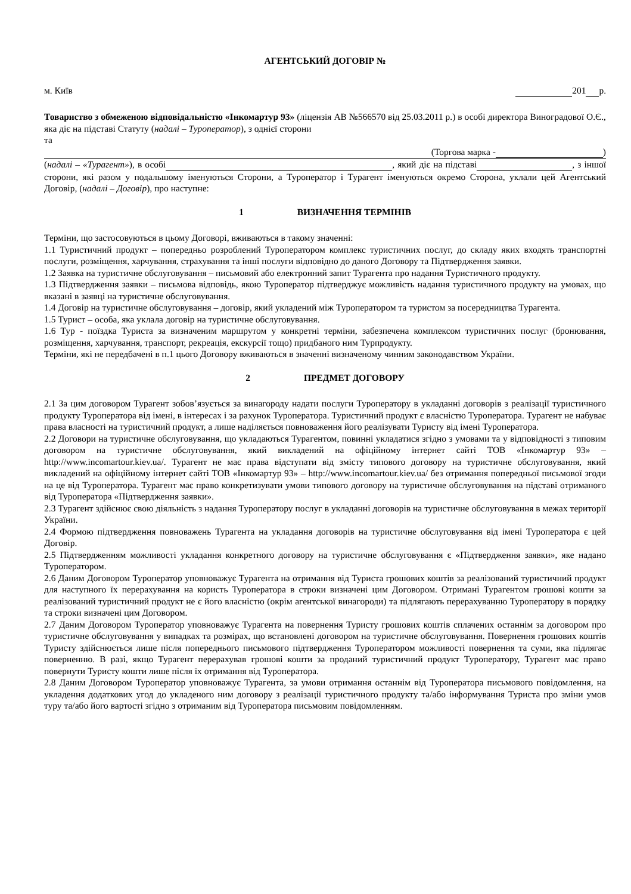АГЕНТСЬКИЙ ДОГОВІР №
м. Київ 201 р.
Товариство з обмеженою відповідальністю «Інкомартур 93» (ліцензія АВ №566570 від 25.03.2011 р.) в особі директора Виноградової О.Є., яка діє на підставі Статуту (надалі – Туроператор), з однієї сторони
та
(Торгова марка - )
(надалі – «Турагент»), в особі , який діє на підставі , з іншої сторони, які разом у подальшому іменуються Сторони, а Туроператор і Турагент іменуються окремо Сторона, уклали цей Агентський Договір, (надалі – Договір), про наступне:
1 ВИЗНАЧЕННЯ ТЕРМІНІВ
Терміни, що застосовуються в цьому Договорі, вживаються в такому значенні:
1.1 Туристичний продукт – попередньо розроблений Туроператором комплекс туристичних послуг, до складу яких входять транспортні послуги, розміщення, харчування, страхування та інші послуги відповідно до даного Договору та Підтвердження заявки.
1.2 Заявка на туристичне обслуговування – письмовий або електронний запит Турагента про надання Туристичного продукту.
1.3 Підтвердження заявки – письмова відповідь, якою Туроператор підтверджує можливість надання туристичного продукту на умовах, що вказані в заявці на туристичне обслуговування.
1.4 Договір на туристичне обслуговування – договір, який укладений між Туроператором та туристом за посередництва Турагента.
1.5 Турист – особа, яка уклала договір на туристичне обслуговування.
1.6 Тур - поїздка Туриста за визначеним маршрутом у конкретні терміни, забезпечена комплексом туристичних послуг (бронювання, розміщення, харчування, транспорт, рекреація, екскурсії тощо) придбаного ним Турпродукту.
Терміни, які не передбачені в п.1 цього Договору вживаються в значенні визначеному чинним законодавством України.
2 ПРЕДМЕТ ДОГОВОРУ
2.1 За цим договором Турагент зобов’язується за винагороду надати послуги Туроператору в укладанні договорів з реалізації туристичного продукту Туроператора від імені, в інтересах і за рахунок Туроператора. Туристичний продукт є власністю Туроператора. Турагент не набуває права власності на туристичний продукт, а лише наділяється повноваження його реалізувати Туристу від імені Туроператора.
2.2 Договори на туристичне обслуговування, що укладаються Турагентом, повинні укладатися згідно з умовами та у відповідності з типовим договором на туристичне обслуговування, який викладений на офіційному інтернет сайті ТОВ «Інкомартур 93» – http://www.incomartour.kiev.ua/. Турагент не має права відступати від змісту типового договору на туристичне обслуговування, який викладений на офіційному інтернет сайті ТОВ «Інкомартур 93» – http://www.incomartour.kiev.ua/ без отримання попередньої письмової згоди на це від Туроператора. Турагент має право конкретизувати умови типового договору на туристичне обслуговування на підставі отриманого від Туроператора «Підтвердження заявки».
2.3 Турагент здійснює свою діяльність з надання Туроператору послуг в укладанні договорів на туристичне обслуговування в межах території України.
2.4 Формою підтвердження повноважень Турагента на укладання договорів на туристичне обслуговування від імені Туроператора є цей Договір.
2.5 Підтвердженням можливості укладання конкретного договору на туристичне обслуговування є «Підтвердження заявки», яке надано Туроператором.
2.6 Даним Договором Туроператор уповноважує Турагента на отримання від Туриста грошових коштів за реалізований туристичний продукт для наступного їх перерахування на користь Туроператора в строки визначені цим Договором. Отримані Турагентом грошові кошти за реалізований туристичний продукт не є його власністю (окрім агентської винагороди) та підлягають перерахуванню Туроператору в порядку та строки визначені цим Договором.
2.7 Даним Договором Туроператор уповноважує Турагента на повернення Туристу грошових коштів сплачених останнім за договором про туристичне обслуговування у випадках та розмірах, що встановлені договором на туристичне обслуговування. Повернення грошових коштів Туристу здійснюється лише після попереднього письмового підтвердження Туроператором можливості повернення та суми, яка підлягає поверненню. В разі, якщо Турагент перерахував грошові кошти за проданий туристичний продукт Туроператору, Турагент має право повернути Туристу кошти лише після їх отримання від Туроператора.
2.8 Даним Договором Туроператор уповноважує Турагента, за умови отримання останнім від Туроператора письмового повідомлення, на укладення додаткових угод до укладеного ним договору з реалізації туристичного продукту та/або інформування Туриста про зміни умов туру та/або його вартості згідно з отриманим від Туроператора письмовим повідомленням.